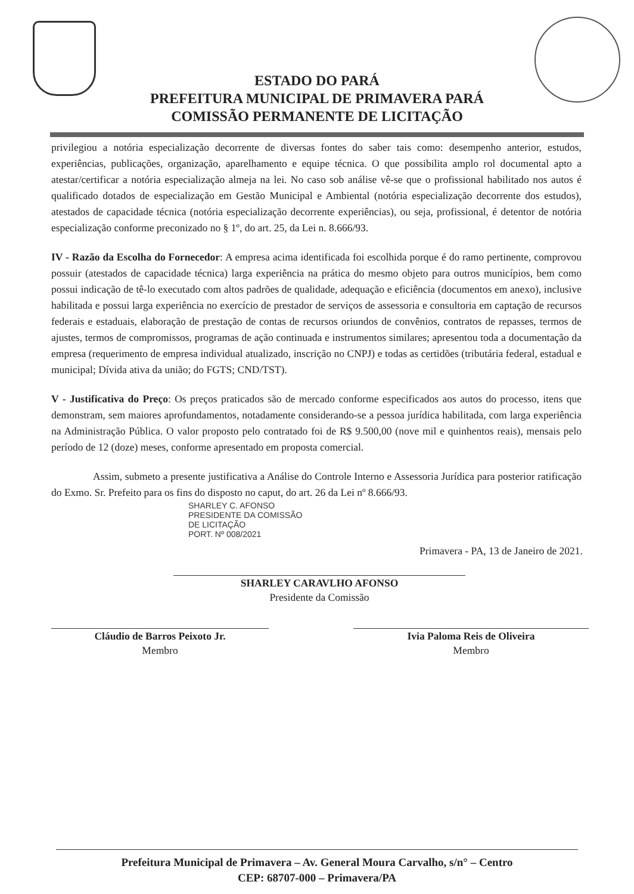ESTADO DO PARÁ
PREFEITURA MUNICIPAL DE PRIMAVERA PARÁ
COMISSÃO PERMANENTE DE LICITAÇÃO
privilegiou a notória especialização decorrente de diversas fontes do saber tais como: desempenho anterior, estudos, experiências, publicações, organização, aparelhamento e equipe técnica. O que possibilita amplo rol documental apto a atestar/certificar a notória especialização almeja na lei. No caso sob análise vê-se que o profissional habilitado nos autos é qualificado dotados de especialização em Gestão Municipal e Ambiental (notória especialização decorrente dos estudos), atestados de capacidade técnica (notória especialização decorrente experiências), ou seja, profissional, é detentor de notória especialização conforme preconizado no § 1º, do art. 25, da Lei n. 8.666/93.
IV - Razão da Escolha do Fornecedor: A empresa acima identificada foi escolhida porque é do ramo pertinente, comprovou possuir (atestados de capacidade técnica) larga experiência na prática do mesmo objeto para outros municípios, bem como possui indicação de tê-lo executado com altos padrões de qualidade, adequação e eficiência (documentos em anexo), inclusive habilitada e possui larga experiência no exercício de prestador de serviços de assessoria e consultoria em captação de recursos federais e estaduais, elaboração de prestação de contas de recursos oriundos de convênios, contratos de repasses, termos de ajustes, termos de compromissos, programas de ação continuada e instrumentos similares; apresentou toda a documentação da empresa (requerimento de empresa individual atualizado, inscrição no CNPJ) e todas as certidões (tributária federal, estadual e municipal; Dívida ativa da união; do FGTS; CND/TST).
V - Justificativa do Preço: Os preços praticados são de mercado conforme especificados aos autos do processo, itens que demonstram, sem maiores aprofundamentos, notadamente considerando-se a pessoa jurídica habilitada, com larga experiência na Administração Pública. O valor proposto pelo contratado foi de R$ 9.500,00 (nove mil e quinhentos reais), mensais pelo período de 12 (doze) meses, conforme apresentado em proposta comercial.
Assim, submeto a presente justificativa a Análise do Controle Interno e Assessoria Jurídica para posterior ratificação do Exmo. Sr. Prefeito para os fins do disposto no caput, do art. 26 da Lei nº 8.666/93.
SHARLEY C. AFONSO
PRESIDENTE DA COMISSÃO
DE LICITAÇÃO
PORT. Nº 008/2021
Primavera - PA, 13 de Janeiro de 2021.
SHARLEY CARAVLHO AFONSO
Presidente da Comissão
Cláudio de Barros Peixoto Jr.
Membro
Ivia Paloma Reis de Oliveira
Membro
Prefeitura Municipal de Primavera – Av. General Moura Carvalho, s/n° – Centro
CEP: 68707-000 – Primavera/PA